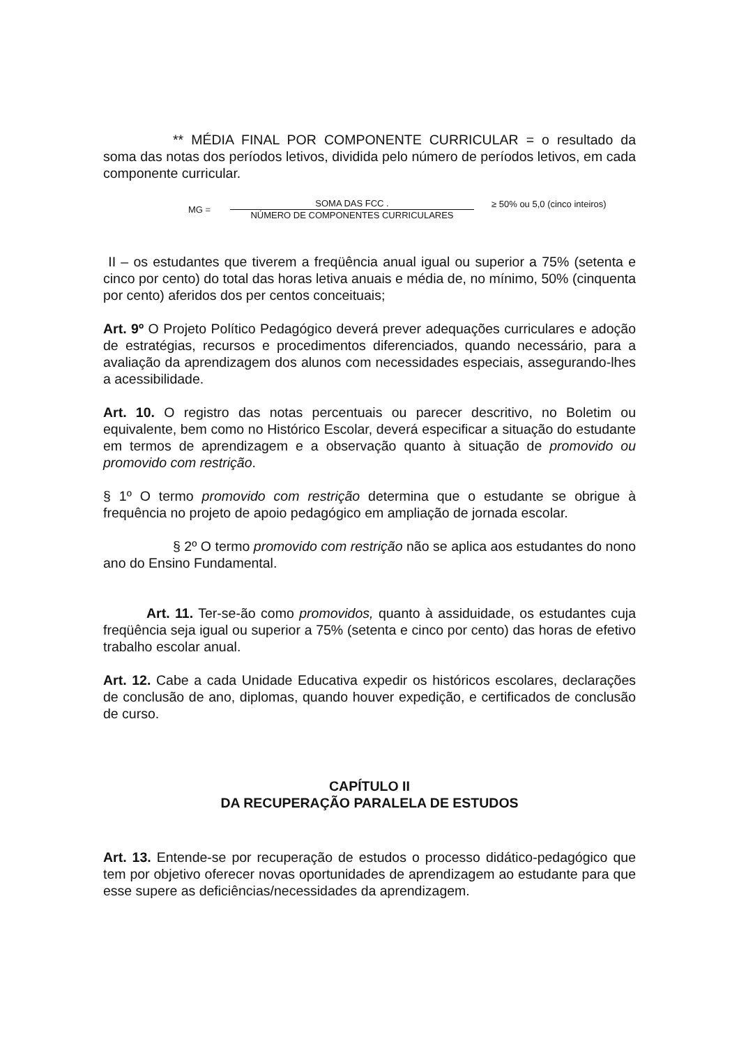** MÉDIA FINAL POR COMPONENTE CURRICULAR = o resultado da soma das notas dos períodos letivos, dividida pelo número de períodos letivos, em cada componente curricular.
MG =
SOMA DAS FCC .
NÚMERO DE COMPONENTES CURRICULARES
≥ 50% ou 5,0 (cinco inteiros)
II – os estudantes que tiverem a freqüência anual igual ou superior a 75% (setenta e cinco por cento) do total das horas letiva anuais e média de, no mínimo, 50% (cinquenta por cento) aferidos dos per centos conceituais;
Art. 9º O Projeto Político Pedagógico deverá prever adequações curriculares e adoção de estratégias, recursos e procedimentos diferenciados, quando necessário, para a avaliação da aprendizagem dos alunos com necessidades especiais, assegurando-lhes a acessibilidade.
Art. 10. O registro das notas percentuais ou parecer descritivo, no Boletim ou equivalente, bem como no Histórico Escolar, deverá especificar a situação do estudante em termos de aprendizagem e a observação quanto à situação de promovido ou promovido com restrição.
§ 1º O termo promovido com restrição determina que o estudante se obrigue à frequência no projeto de apoio pedagógico em ampliação de jornada escolar.
§ 2º O termo promovido com restrição não se aplica aos estudantes do nono ano do Ensino Fundamental.
Art. 11. Ter-se-ão como promovidos, quanto à assiduidade, os estudantes cuja freqüência seja igual ou superior a 75% (setenta e cinco por cento) das horas de efetivo trabalho escolar anual.
Art. 12. Cabe a cada Unidade Educativa expedir os históricos escolares, declarações de conclusão de ano, diplomas, quando houver expedição, e certificados de conclusão de curso.
CAPÍTULO II
DA RECUPERAÇÃO PARALELA DE ESTUDOS
Art. 13. Entende-se por recuperação de estudos o processo didático-pedagógico que tem por objetivo oferecer novas oportunidades de aprendizagem ao estudante para que esse supere as deficiências/necessidades da aprendizagem.